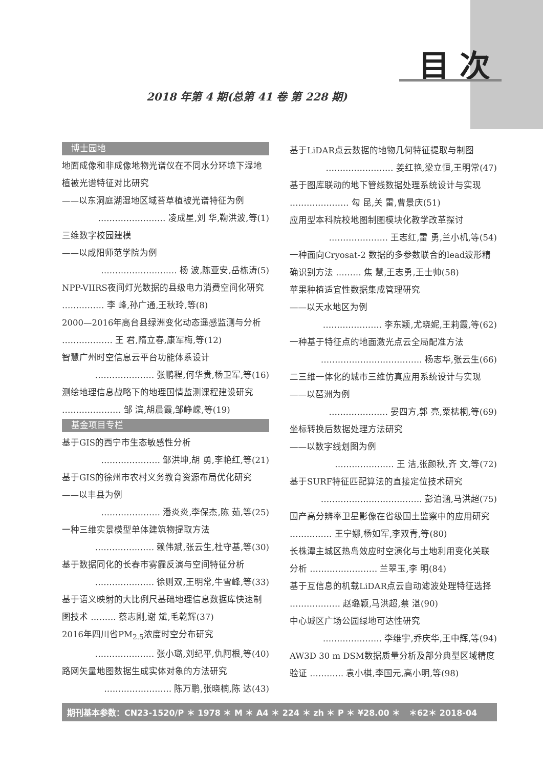目次
2018 年第 4 期(总第 41 卷 第 228 期)
博士园地
地面成像和非成像地物光谱仪在不同水分环境下湿地植被光谱特征对比研究
——以东洞庭湖湿地区域苔草植被光谱特征为例
…………………… 凌成星,刘 华,鞠洪波,等(1)
三维数字校园建模
——以咸阳师范学院为例
……………………… 杨 波,陈亚安,岳栋涛(5)
NPP-VIIRS夜间灯光数据的县级电力消费空间化研究 …………… 李 峰,孙广通,王秋玲,等(8)
2000—2016年高台县绿洲变化动态遥感监测与分析 ……………… 王 君,隋立春,康军梅,等(12)
智慧广州时空信息云平台功能体系设计
………………… 张鹏程,何华贵,杨卫军,等(16)
测绘地理信息战略下的地理国情监测课程建设研究 ………………… 邹 滨,胡晨霞,邹峥嵘,等(19)
基金项目专栏
基于GIS的西宁市生态敏感性分析
………………… 邹洪坤,胡 勇,李艳红,等(21)
基于GIS的徐州市农村义务教育资源布局优化研究
——以丰县为例
………………… 潘炎炎,李保杰,陈 茹,等(25)
一种三维实景模型单体建筑物提取方法
………………… 赖伟斌,张云生,杜守基,等(30)
基于数据同化的长春市雾霾反演与空间特征分析
………………… 徐则双,王明常,牛雪峰,等(33)
基于语义映射的大比例尺基础地理信息数据库快速制图技术 ……… 蔡志刚,谢 斌,毛乾辉(37)
2016年四川省PM<sub>2.5</sub>浓度时空分布研究
………………… 张小璐,刘纪平,仇阿根,等(40)
路网矢量地图数据生成实体对象的方法研究
…………………… 陈万鹏,张晓楠,陈 达(43)
基于LiDAR点云数据的地物几何特征提取与制图
…………………… 姜红艳,梁立恒,王明常(47)
基于图库联动的地下管线数据处理系统设计与实现 ………………… 勾 昆,关 雷,曹景庆(51)
应用型本科院校地图制图模块化教学改革探讨
………………… 王志红,雷 勇,兰小机,等(54)
一种面向Cryosat-2 数据的多参数联合的lead波形精确识别方法 ……… 焦 慧,王志勇,王士帅(58)
苹果种植适宜性数据集成管理研究
——以天水地区为例
………………… 李东颖,尤晓妮,王莉霞,等(62)
一种基于特征点的地面激光点云全局配准方法
……………………………… 杨志华,张云生(66)
二三维一体化的城市三维仿真应用系统设计与实现
——以琶洲为例
………………… 晏四方,郭 亮,粟梽桐,等(69)
坐标转换后数据处理方法研究
——以数字线划图为例
………………… 王 洁,张颜秋,齐 文,等(72)
基于SURF特征匹配算法的直接定位技术研究
……………………………… 彭泊涵,马洪超(75)
国产高分辨率卫星影像在省级国土监察中的应用研究 …………… 王宁娜,杨如军,李双青,等(80)
长株潭主城区热岛效应时空演化与土地利用变化关联分析 …………………… 兰翠玉,李 明(84)
基于互信息的机载LiDAR点云自动滤波处理特征选择 ……………… 赵璐颖,马洪超,蔡 湛(90)
中心城区广场公园绿地可达性研究
………………… 李维宇,乔庆华,王中辉,等(94)
AW3D 30 m DSM数据质量分析及部分典型区域精度验证 ………… 袁小棋,李国元,高小明,等(98)
期刊基本参数：CN23-1520/P ＊ 1978 ＊ M ＊ A4 ＊ 224 ＊ zh ＊ P ＊ ¥28.00 ＊ ＊62＊ 2018-04